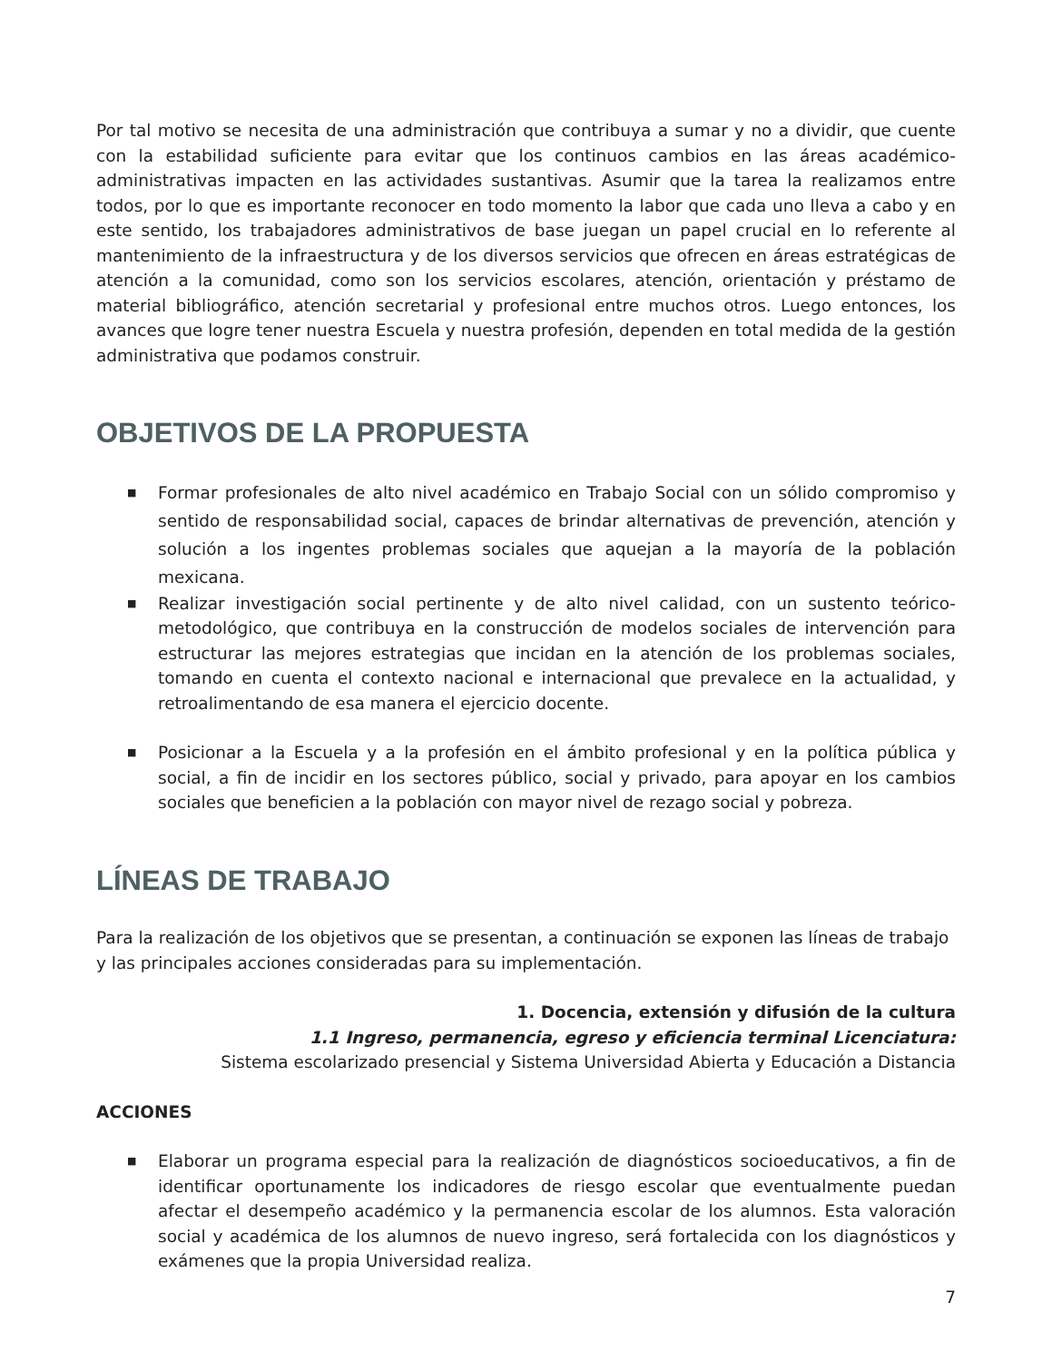Por tal motivo se necesita de una administración que contribuya a sumar y no a dividir, que cuente con la estabilidad suficiente para evitar que los continuos cambios en las áreas académico-administrativas impacten en las actividades sustantivas. Asumir que la tarea la realizamos entre todos, por lo que es importante reconocer en todo momento la labor que cada uno lleva a cabo y en este sentido, los trabajadores administrativos de base juegan un papel crucial en lo referente al mantenimiento de la infraestructura y de los diversos servicios que ofrecen en áreas estratégicas de atención a la comunidad, como son los servicios escolares, atención, orientación y préstamo de material bibliográfico, atención secretarial y profesional entre muchos otros. Luego entonces, los avances que logre tener nuestra Escuela y nuestra profesión, dependen en total medida de la gestión administrativa que podamos construir.
OBJETIVOS DE LA PROPUESTA
■ Formar profesionales de alto nivel académico en Trabajo Social con un sólido compromiso y sentido de responsabilidad social, capaces de brindar alternativas de prevención, atención y solución a los ingentes problemas sociales que aquejan a la mayoría de la población mexicana.
■ Realizar investigación social pertinente y de alto nivel calidad, con un sustento teórico-metodológico, que contribuya en la construcción de modelos sociales de intervención para estructurar las mejores estrategias que incidan en la atención de los problemas sociales, tomando en cuenta el contexto nacional e internacional que prevalece en la actualidad, y retroalimentando de esa manera el ejercicio docente.
■ Posicionar a la Escuela y a la profesión en el ámbito profesional y en la política pública y social, a fin de incidir en los sectores público, social y privado, para apoyar en los cambios sociales que beneficien a la población con mayor nivel de rezago social y pobreza.
LÍNEAS DE TRABAJO
Para la realización de los objetivos que se presentan, a continuación se exponen las líneas de trabajo y las principales acciones consideradas para su implementación.
1. Docencia, extensión y difusión de la cultura
1.1 Ingreso, permanencia, egreso y eficiencia terminal Licenciatura:
Sistema escolarizado presencial y Sistema Universidad Abierta y Educación a Distancia
ACCIONES
■ Elaborar un programa especial para la realización de diagnósticos socioeducativos, a fin de identificar oportunamente los indicadores de riesgo escolar que eventualmente puedan afectar el desempeño académico y la permanencia escolar de los alumnos. Esta valoración social y académica de los alumnos de nuevo ingreso, será fortalecida con los diagnósticos y exámenes que la propia Universidad realiza.
7